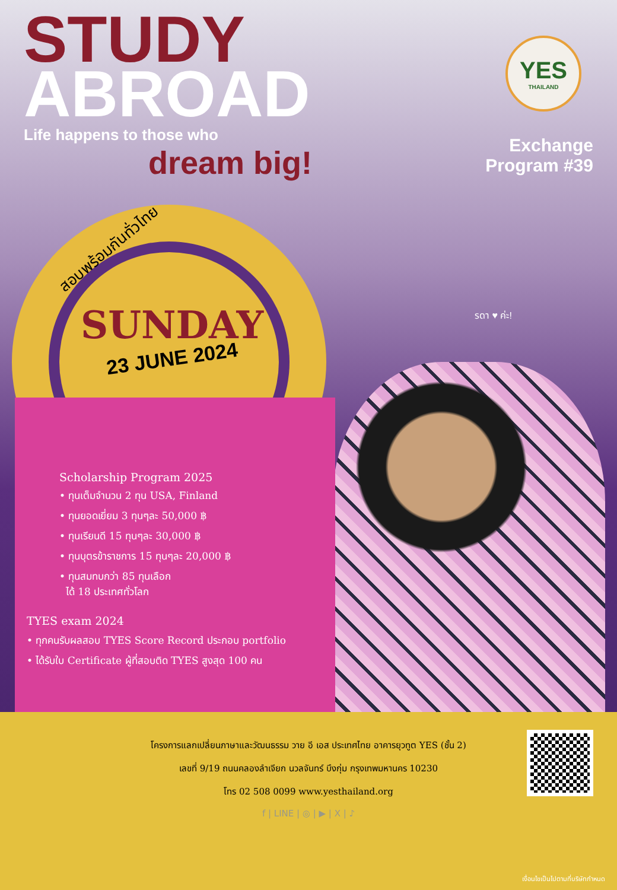STUDY
ABROAD
Life happens to those who
dream big!
YES
THAILAND
Exchange
Program #39
สอบพร้อมกันทั่วไทย
รดา ♥ ค่ะ!
Scholarship Program 2025
• ทุนเต็มจำนวน 2 ทุน USA, Finland
• ทุนยอดเยี่ยม 3 ทุนๆละ 50,000 ฿
• ทุนเรียนดี 15 ทุนๆละ 30,000 ฿
• ทุนบุตรข้าราชการ 15 ทุนๆละ 20,000 ฿
• ทุนสมทบกว่า 85 ทุนเลือก
ได้ 18 ประเทศทั่วโลก
TYES exam 2024
• ทุกคนรับผลสอบ TYES Score Record ประกอบ portfolio
• ได้รับใบ Certificate ผู้ที่สอบติด TYES สูงสุด 100 คน
SUNDAY
23 JUNE 2024
โครงการแลกเปลี่ยนภาษาและวัฒนธรรม วาย อี เอส ประเทศไทย อาคารยุวทูต YES (ชั้น 2)
เลขที่ 9/19 ถนนคลองลำเจียก นวลจันทร์ บึงกุ่ม กรุงเทพมหานคร 10230
โทร 02 508 0099 www.yesthailand.org
f | LINE | ◎ | ▶ | X | ♪
เงื่อนไขเป็นไปตามที่บริษัทกำหนด